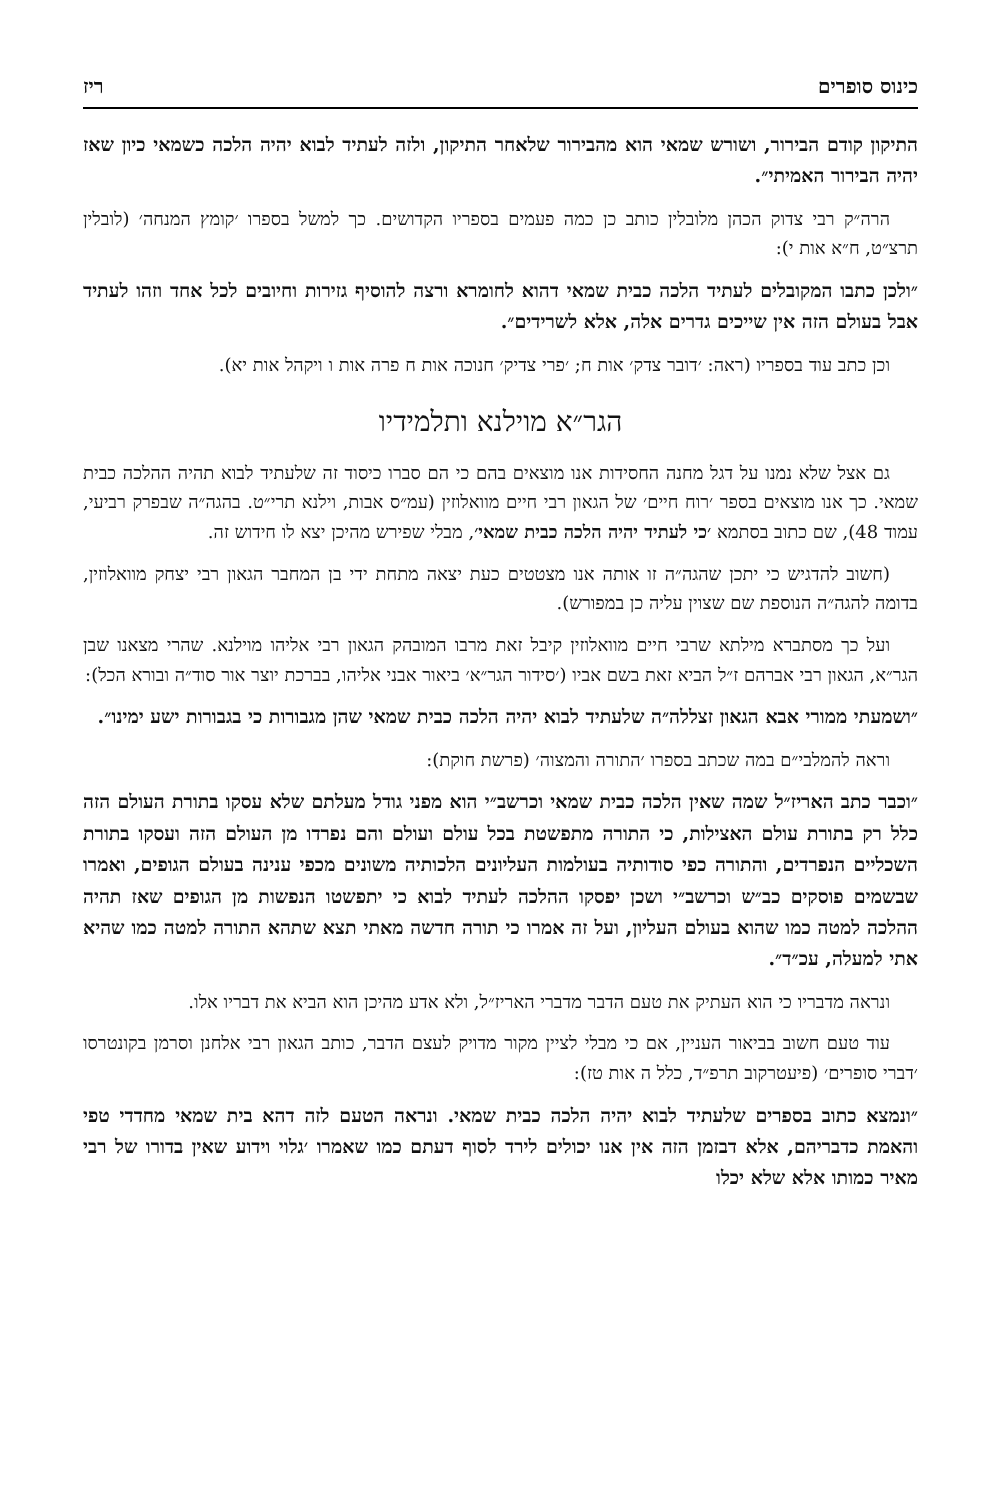כינוס סופרים ריז
התיקון קודם הבירור, ושורש שמאי הוא מהבירור שלאחר התיקון, ולזה לעתיד לבוא יהיה הלכה כשמאי כיון שאז יהיה הבירור האמיתי״.
הרה״ק רבי צדוק הכהן מלובלין כותב כן כמה פעמים בספריו הקדושים. כך למשל בספרו ׳קומץ המנחה׳ (לובלין תרצ״ט, ח״א אות י):
״ולכן כתבו המקובלים לעתיד הלכה כבית שמאי דהוא לחומרא ורצה להוסיף גזירות וחיובים לכל אחד וזהו לעתיד אבל בעולם הזה אין שייכים גדרים אלה, אלא לשרידים״.
וכן כתב עוד בספריו (ראה: ׳דובר צדק׳ אות ח; ׳פרי צדיק׳ חנוכה אות ח פרה אות ו ויקהל אות יא).
הגר״א מוילנא ותלמידיו
גם אצל שלא נמנו על דגל מחנה החסידות אנו מוצאים בהם כי הם סברו כיסוד זה שלעתיד לבוא תהיה ההלכה כבית שמאי. כך אנו מוצאים בספר ׳רוח חיים׳ של הגאון רבי חיים מוואלוזין (עמ״ס אבות, וילנא תרי״ט. בהגה״ה שבפרק רביעי, עמוד 48), שם כתוב בסתמא ׳כי לעתיד יהיה הלכה כבית שמאי׳, מבלי שפירש מהיכן יצא לו חידוש זה.
(חשוב להדגיש כי יתכן שהגה״ה זו אותה אנו מצטטים כעת יצאה מתחת ידי בן המחבר הגאון רבי יצחק מוואלוזין, בדומה להגה״ה הנוספת שם שצוין עליה כן במפורש).
ועל כך מסתברא מילתא שרבי חיים מוואלוזין קיבל זאת מרבו המובהק הגאון רבי אליהו מוילנא. שהרי מצאנו שבן הגר״א, הגאון רבי אברהם ז״ל הביא זאת בשם אביו (׳סידור הגר״א׳ ביאור אבני אליהו, בברכת יוצר אור סוד״ה ובורא הכל):
״ושמעתי ממורי אבא הגאון זצללה״ה שלעתיד לבוא יהיה הלכה כבית שמאי שהן מגבורות כי בגבורות ישע ימינו״.
וראה להמלבי״ם במה שכתב בספרו ׳התורה והמצוה׳ (פרשת חוקת):
״וכבר כתב האריז״ל שמה שאין הלכה כבית שמאי וכרשב״י הוא מפני גודל מעלתם שלא עסקו בתורת העולם הזה כלל רק בתורת עולם האצילות, כי התורה מתפשטת בכל עולם ועולם והם נפרדו מן העולם הזה ועסקו בתורת השכליים הנפרדים, והתורה כפי סודותיה בעולמות העליונים הלכותיה משונים מכפי ענינה בעולם הגופים, ואמרו שבשמים פוסקים כב״ש וכרשב״י ושכן יפסקו ההלכה לעתיד לבוא כי יתפשטו הנפשות מן הגופים שאז תהיה ההלכה למטה כמו שהוא בעולם העליון, ועל זה אמרו כי תורה חדשה מאתי תצא שתהא התורה למטה כמו שהיא אתי למעלה, עכ״ד״.
ונראה מדבריו כי הוא העתיק את טעם הדבר מדברי האריז״ל, ולא אדע מהיכן הוא הביא את דבריו אלו.
עוד טעם חשוב בביאור העניין, אם כי מבלי לציין מקור מדויק לעצם הדבר, כותב הגאון רבי אלחנן וסרמן בקונטרסו ׳דברי סופרים׳ (פיעטרקוב תרפ״ד, כלל ה אות טז):
״ונמצא כתוב בספרים שלעתיד לבוא יהיה הלכה כבית שמאי. ונראה הטעם לזה דהא בית שמאי מחדדי טפי והאמת כדבריהם, אלא דבזמן הזה אין אנו יכולים לירד לסוף דעתם כמו שאמרו ׳גלוי וידוע שאין בדורו של רבי מאיר כמותו אלא שלא יכלו